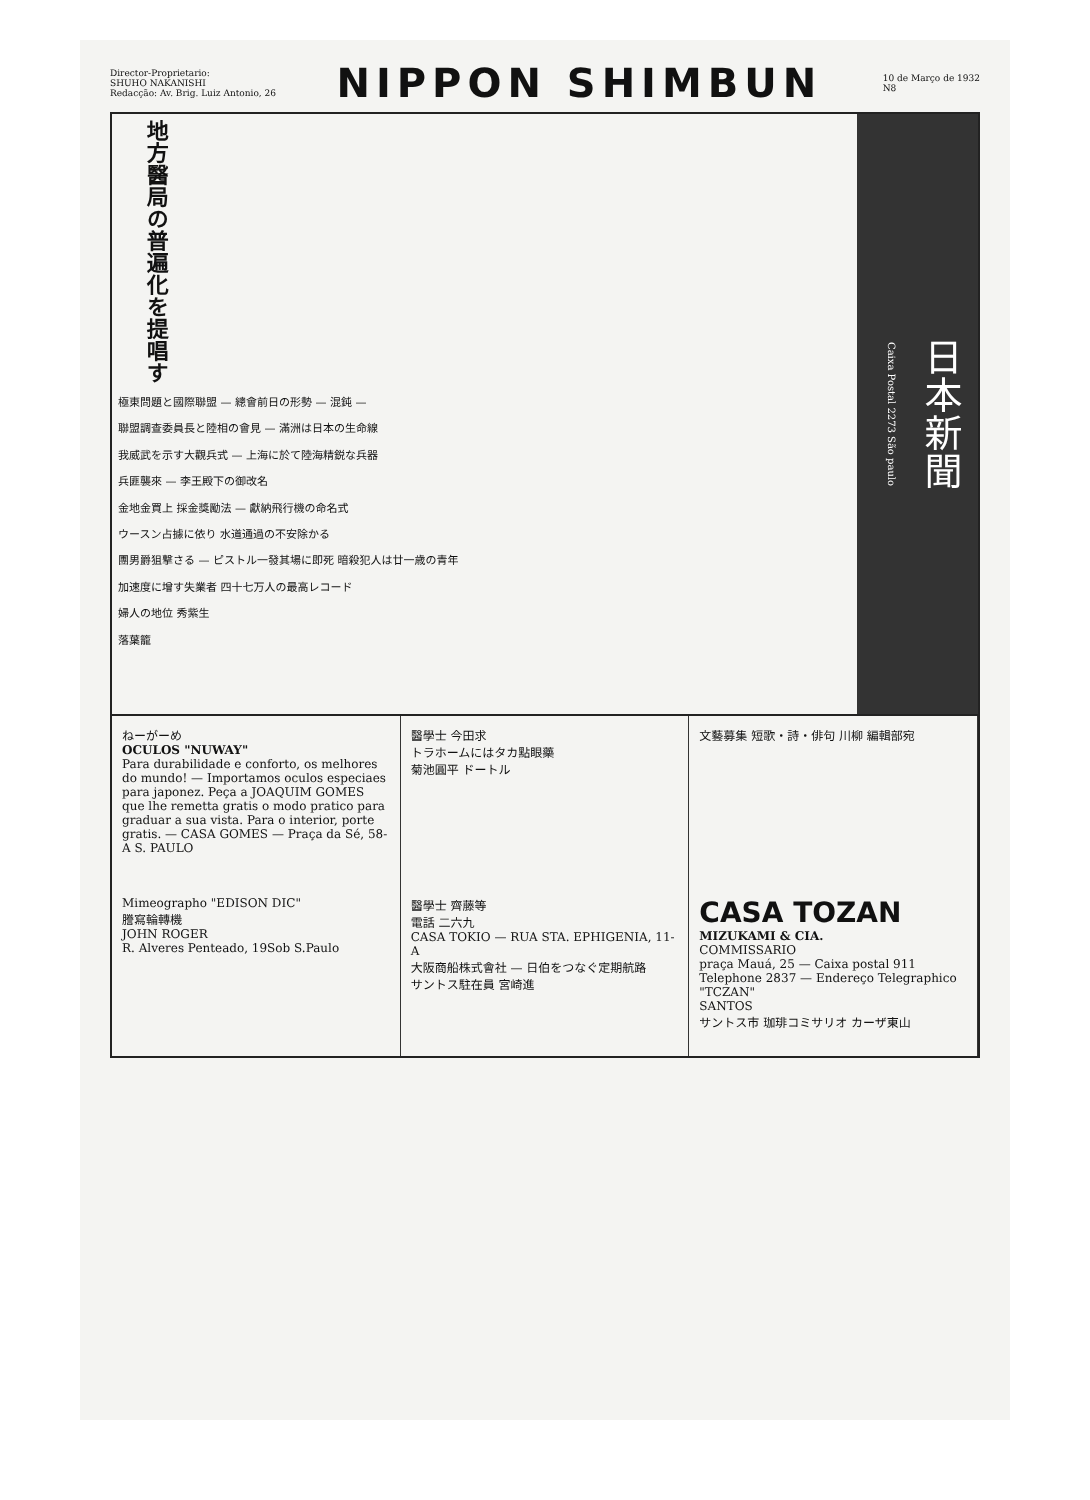Director-Proprietario:
SHUHO NAKANISHI
Redacção: Av. Brig. Luiz Antonio, 26
NIPPON SHIMBUN
10 de Março de 1932
N8
地方醫局の普遍化を提唱す
極東問題と國際聯盟 — 總會前日の形勢 — 混鈍 —
聯盟調查委員長と陸相の會見 — 滿洲は日本の生命線
我威武を示す大觀兵式 — 上海に於て陸海精鋭な兵器
兵匪襲來 — 李王殿下の御改名
金地金買上 採金獎勵法 — 獻納飛行機の命名式
ウースン占據に依り 水道通過の不安除かる
團男爵狙撃さる — ピストル一發其場に即死 暗殺犯人は廿一歳の青年
加速度に增す失業者 四十七万人の最高レコード
婦人の地位 秀紫生
落葉籠
日本新聞
Caixa Postal 2273 São paulo
ねーがーめ
OCULOS "NUWAY"
Para durabilidade e conforto, os melhores do mundo! — Importamos oculos especiaes para japonez. Peça a JOAQUIM GOMES que lhe remetta gratis o modo pratico para graduar a sua vista. Para o interior, porte gratis. — CASA GOMES — Praça da Sé, 58-A S. PAULO
醫學士 今田求
トラホームにはタカ點眼藥
菊池圓平 ドートル
文藝募集 短歌・詩・俳句 川柳 編輯部宛
Mimeographo "EDISON DIC"
謄寫輪轉機
JOHN ROGER
R. Alveres Penteado, 19Sob S.Paulo
醫學士 齊藤等
電話 二六九
CASA TOKIO — RUA STA. EPHIGENIA, 11-A
大阪商船株式會社 — 日伯をつなぐ定期航路
サントス駐在員 宮崎進
CASA TOZAN
MIZUKAMI & CIA.
COMMISSARIO
praça Mauá, 25 — Caixa postal 911
Telephone 2837 — Endereço Telegraphico "TCZAN"
SANTOS
サントス市 珈琲コミサリオ カーザ東山